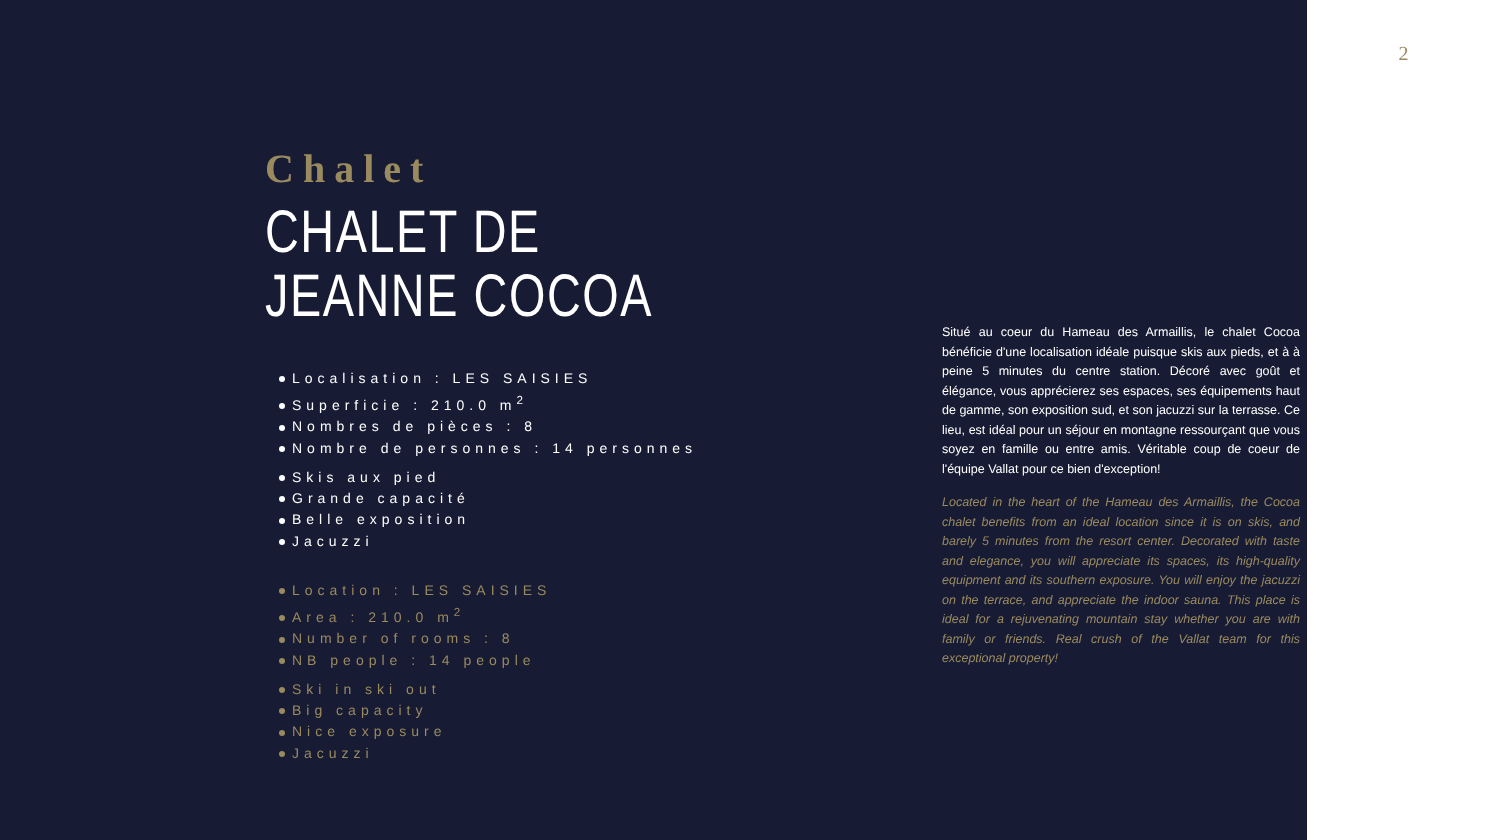Chalet
CHALET DE
JEANNE COCOA
Localisation : LES SAISIES
Superficie : 210.0 m<sup>2</sup>
Nombres de pièces : 8
Nombre de personnes : 14 personnes
Skis aux pied
Grande capacité
Belle exposition
Jacuzzi
Location : LES SAISIES
Area : 210.0 m<sup>2</sup>
Number of rooms : 8
NB people : 14 people
Ski in ski out
Big capacity
Nice exposure
Jacuzzi
Situé au coeur du Hameau des Armaillis, le chalet Cocoa bénéficie d'une localisation idéale puisque skis aux pieds, et à à peine 5 minutes du centre station. Décoré avec goût et élégance, vous apprécierez ses espaces, ses équipements haut de gamme, son exposition sud, et son jacuzzi sur la terrasse. Ce lieu, est idéal pour un séjour en montagne ressourçant que vous soyez en famille ou entre amis. Véritable coup de coeur de l'équipe Vallat pour ce bien d'exception!
Located in the heart of the Hameau des Armaillis, the Cocoa chalet benefits from an ideal location since it is on skis, and barely 5 minutes from the resort center. Decorated with taste and elegance, you will appreciate its spaces, its high-quality equipment and its southern exposure. You will enjoy the jacuzzi on the terrace, and appreciate the indoor sauna. This place is ideal for a rejuvenating mountain stay whether you are with family or friends. Real crush of the Vallat team for this exceptional property!
2